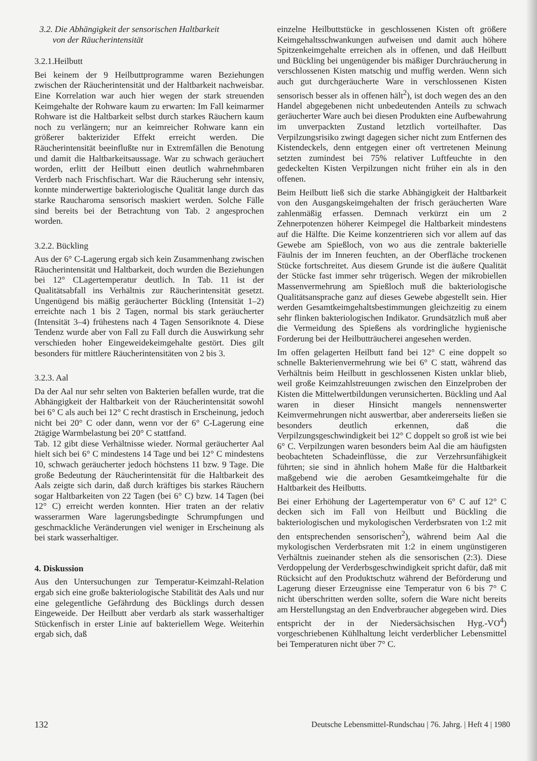3.2. Die Abhängigkeit der sensorischen Haltbarkeit
von der Räucherintensität
3.2.1.Heilbutt
Bei keinem der 9 Heilbuttprogramme waren Beziehungen zwischen der Räucherintensität und der Haltbarkeit nachweisbar. Eine Korrelation war auch hier wegen der stark streuenden Keimgehalte der Rohware kaum zu erwarten: Im Fall keimarmer Rohware ist die Haltbarkeit selbst durch starkes Räuchern kaum noch zu verlängern; nur an keimreicher Rohware kann ein größerer bakterizider Effekt erreicht werden. Die Räucherintensität beeinflußte nur in Extremfällen die Benotung und damit die Haltbarkeitsaussage. War zu schwach geräuchert worden, erlitt der Heilbutt einen deutlich wahrnehmbaren Verderb nach Frischfischart. War die Räucherung sehr intensiv, konnte minderwertige bakteriologische Qualität lange durch das starke Raucharoma sensorisch maskiert werden. Solche Fälle sind bereits bei der Betrachtung von Tab. 2 angesprochen worden.
3.2.2. Bückling
Aus der 6° C-Lagerung ergab sich kein Zusammenhang zwischen Räucherintensität und Haltbarkeit, doch wurden die Beziehungen bei 12° CLagertemperatur deutlich. In Tab. 11 ist der Qualitätsabfall ins Verhältnis zur Räucherintensität gesetzt. Ungenügend bis mäßig geräucherter Bückling (Intensität 1–2) erreichte nach 1 bis 2 Tagen, normal bis stark geräucherter (Intensität 3–4) frühestens nach 4 Tagen Sensoriknote 4. Diese Tendenz wurde aber von Fall zu Fall durch die Auswirkung sehr verschieden hoher Eingeweidekeimgehalte gestört. Dies gilt besonders für mittlere Räucherintensitäten von 2 bis 3.
3.2.3. Aal
Da der Aal nur sehr selten von Bakterien befallen wurde, trat die Abhängigkeit der Haltbarkeit von der Räucherintensität sowohl bei 6° C als auch bei 12° C recht drastisch in Erscheinung, jedoch nicht bei 20° C oder dann, wenn vor der 6° C-Lagerung eine 2tägige Warmbelastung bei 20° C stattfand.
Tab. 12 gibt diese Verhältnisse wieder. Normal geräucherter Aal hielt sich bei 6° C mindestens 14 Tage und bei 12° C mindestens 10, schwach geräucherter jedoch höchstens 11 bzw. 9 Tage. Die große Bedeutung der Räucherintensität für die Haltbarkeit des Aals zeigte sich darin, daß durch kräftiges bis starkes Räuchern sogar Haltbarkeiten von 22 Tagen (bei 6° C) bzw. 14 Tagen (bei 12° C) erreicht werden konnten. Hier traten an der relativ wasserarmen Ware lagerungsbedingte Schrumpfungen und geschmackliche Veränderungen viel weniger in Erscheinung als bei stark wasserhaltiger.
4. Diskussion
Aus den Untersuchungen zur Temperatur-Keimzahl-Relation ergab sich eine große bakteriologische Stabilität des Aals und nur eine gelegentliche Gefährdung des Bücklings durch dessen Eingeweide. Der Heilbutt aber verdarb als stark wasserhaltiger Stückenfisch in erster Linie auf bakteriellem Wege. Weiterhin ergab sich, daß
einzelne Heilbuttstücke in geschlossenen Kisten oft größere Keimgehaltsschwankungen aufweisen und damit auch höhere Spitzenkeimgehalte erreichen als in offenen, und daß Heilbutt und Bückling bei ungenügender bis mäßiger Durchräucherung in verschlossenen Kisten matschig und muffig werden. Wenn sich auch gut durchgeräucherte Ware in verschlossenen Kisten sensorisch besser als in offenen hält<sup>2</sup>), ist doch wegen des an den Handel abgegebenen nicht unbedeutenden Anteils zu schwach geräucherter Ware auch bei diesen Produkten eine Aufbewahrung im unverpackten Zustand letztlich vorteilhafter. Das Verpilzungsrisiko zwingt dagegen sicher nicht zum Entfernen des Kistendeckels, denn entgegen einer oft vertretenen Meinung setzten zumindest bei 75% relativer Luftfeuchte in den gedeckelten Kisten Verpilzungen nicht früher ein als in den offenen.
Beim Heilbutt ließ sich die starke Abhängigkeit der Haltbarkeit von den Ausgangskeimgehalten der frisch geräucherten Ware zahlenmäßig erfassen. Demnach verkürzt ein um 2 Zehnerpotenzen höherer Keimpegel die Haltbarkeit mindestens auf die Hälfte. Die Keime konzentrieren sich vor allem auf das Gewebe am Spießloch, von wo aus die zentrale bakterielle Fäulnis der im Inneren feuchten, an der Oberfläche trockenen Stücke fortschreitet. Aus diesem Grunde ist die äußere Qualität der Stücke fast immer sehr trügerisch. Wegen der mikrobiellen Massenvermehrung am Spießloch muß die bakteriologische Qualitätsansprache ganz auf dieses Gewebe abgestellt sein. Hier werden Gesamtkeimgehaltsbestimmungen gleichzeitig zu einem sehr flinken bakteriologischen Indikator. Grundsätzlich muß aber die Vermeidung des Spießens als vordringliche hygienische Forderung bei der Heilbutträucherei angesehen werden.
Im offen gelagerten Heilbutt fand bei 12° C eine doppelt so schnelle Bakterienvermehrung wie bei 6° C statt, während das Verhältnis beim Heilbutt in geschlossenen Kisten unklar blieb, weil große Keimzahlstreuungen zwischen den Einzelproben der Kisten die Mittelwertbildungen verunsicherten. Bückling und Aal waren in dieser Hinsicht mangels nennenswerter Keimvermehrungen nicht auswertbar, aber andererseits ließen sie besonders deutlich erkennen, daß die Verpilzungsgeschwindigkeit bei 12° C doppelt so groß ist wie bei 6° C. Verpilzungen waren besonders beim Aal die am häufigsten beobachteten Schadeinflüsse, die zur Verzehrsunfähigkeit führten; sie sind in ähnlich hohem Maße für die Haltbarkeit maßgebend wie die aeroben Gesamtkeimgehalte für die Haltbarkeit des Heilbutts.
Bei einer Erhöhung der Lagertemperatur von 6° C auf 12° C decken sich im Fall von Heilbutt und Bückling die bakteriologischen und mykologischen Verderbsraten von 1:2 mit den entsprechenden sensorischen<sup>2</sup>), während beim Aal die mykologischen Verderbsraten mit 1:2 in einem ungünstigeren Verhältnis zueinander stehen als die sensorischen (2:3). Diese Verdoppelung der Verderbsgeschwindigkeit spricht dafür, daß mit Rücksicht auf den Produktschutz während der Beförderung und Lagerung dieser Erzeugnisse eine Temperatur von 6 bis 7° C nicht überschritten werden sollte, sofern die Ware nicht bereits am Herstellungstag an den Endverbraucher abgegeben wird. Dies entspricht der in der Niedersächsischen Hyg.-VO<sup>4</sup>) vorgeschriebenen Kühlhaltung leicht verderblicher Lebensmittel bei Temperaturen nicht über 7° C.
132 Deutsche Lebensmittel-Rundschau | 76. Jahrg. | Heft 4 | 1980